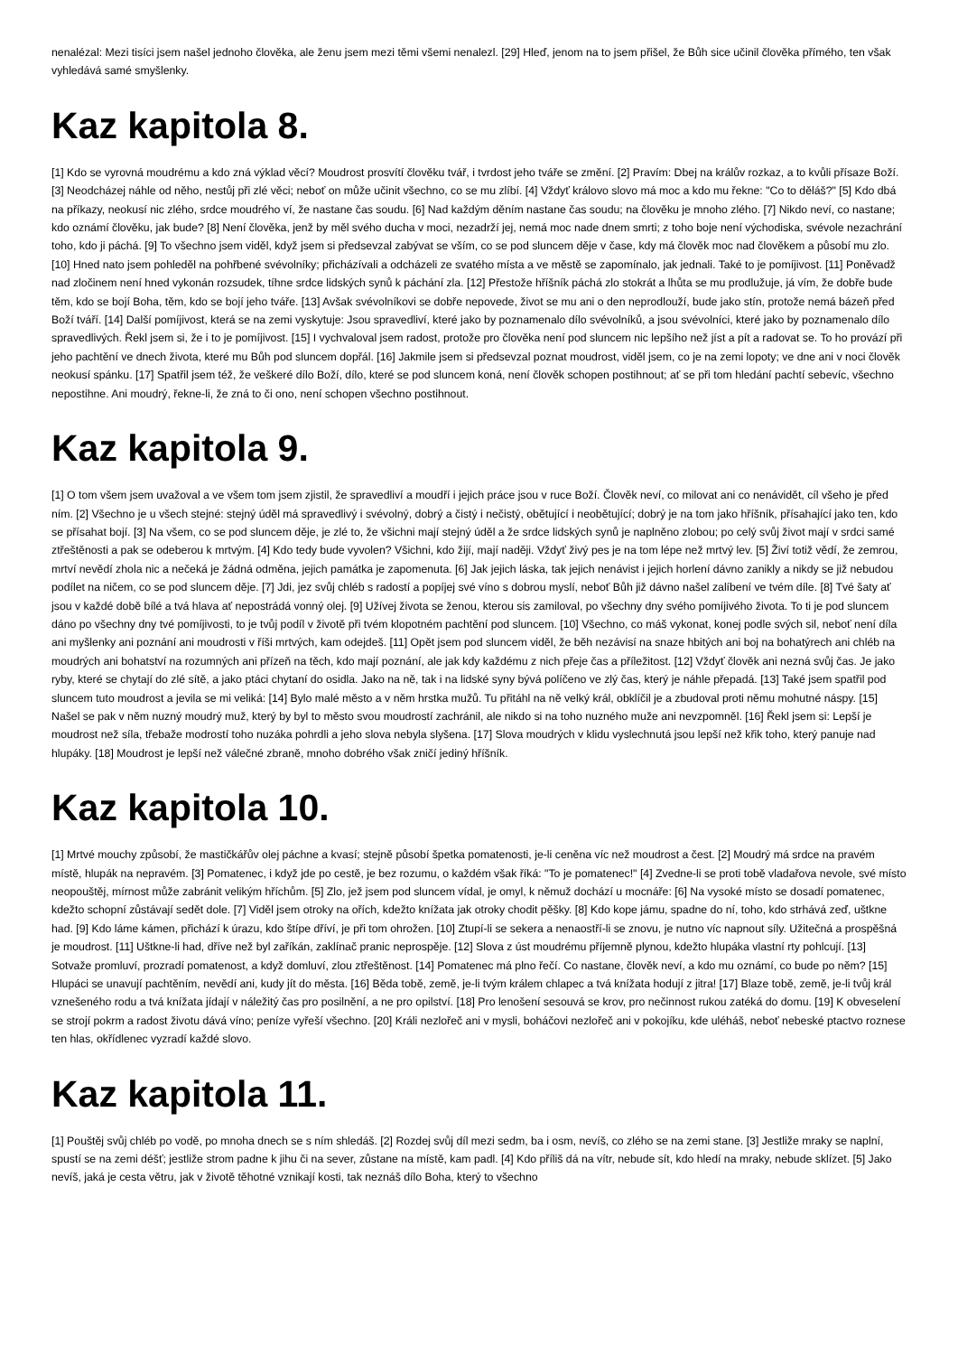nenalézal: Mezi tisíci jsem našel jednoho člověka, ale ženu jsem mezi těmi všemi nenalezl. [29] Hleď, jenom na to jsem přišel, že Bůh sice učinil člověka přímého, ten však vyhledává samé smyšlenky.
Kaz kapitola 8.
[1] Kdo se vyrovná moudrému a kdo zná výklad věcí? Moudrost prosvítí člověku tvář, i tvrdost jeho tváře se změní. [2] Pravím: Dbej na králův rozkaz, a to kvůli přísaze Boží. [3] Neodcházej náhle od něho, nestůj při zlé věci; neboť on může učinit všechno, co se mu zlíbí. [4] Vždyť královo slovo má moc a kdo mu řekne: "Co to děláš?" [5] Kdo dbá na příkazy, neokusí nic zlého, srdce moudrého ví, že nastane čas soudu. [6] Nad každým děním nastane čas soudu; na člověku je mnoho zlého. [7] Nikdo neví, co nastane; kdo oznámí člověku, jak bude? [8] Není člověka, jenž by měl svého ducha v moci, nezadrží jej, nemá moc nade dnem smrti; z toho boje není východiska, svévole nezachrání toho, kdo ji páchá. [9] To všechno jsem viděl, když jsem si předsevzal zabývat se vším, co se pod sluncem děje v čase, kdy má člověk moc nad člověkem a působí mu zlo. [10] Hned nato jsem pohleděl na pohřbené svévolníky; přicházívali a odcházeli ze svatého místa a ve městě se zapomínalo, jak jednali. Také to je pomíjivost. [11] Poněvadž nad zločinem není hned vykonán rozsudek, tíhne srdce lidských synů k páchání zla. [12] Přestože hříšník páchá zlo stokrát a lhůta se mu prodlužuje, já vím, že dobře bude těm, kdo se bojí Boha, těm, kdo se bojí jeho tváře. [13] Avšak svévolníkovi se dobře nepovede, život se mu ani o den neprodlouží, bude jako stín, protože nemá bázeň před Boží tváří. [14] Další pomíjivost, která se na zemi vyskytuje: Jsou spravedliví, které jako by poznamenalo dílo svévolníků, a jsou svévolníci, které jako by poznamenalo dílo spravedlivých. Řekl jsem si, že i to je pomíjivost. [15] I vychvaloval jsem radost, protože pro člověka není pod sluncem nic lepšího než jíst a pít a radovat se. To ho provází při jeho pachtění ve dnech života, které mu Bůh pod sluncem dopřál. [16] Jakmile jsem si předsevzal poznat moudrost, viděl jsem, co je na zemi lopoty; ve dne ani v noci člověk neokusí spánku. [17] Spatřil jsem též, že veškeré dílo Boží, dílo, které se pod sluncem koná, není člověk schopen postihnout; ať se při tom hledání pachtí sebevíc, všechno nepostihne. Ani moudrý, řekne-li, že zná to či ono, není schopen všechno postihnout.
Kaz kapitola 9.
[1] O tom všem jsem uvažoval a ve všem tom jsem zjistil, že spravedliví a moudří i jejich práce jsou v ruce Boží. Člověk neví, co milovat ani co nenávidět, cíl všeho je před ním. [2] Všechno je u všech stejné: stejný úděl má spravedlivý i svévolný, dobrý a čistý i nečistý, obětující i neobětující; dobrý je na tom jako hříšník, přísahající jako ten, kdo se přísahat bojí. [3] Na všem, co se pod sluncem děje, je zlé to, že všichni mají stejný úděl a že srdce lidských synů je naplněno zlobou; po celý svůj život mají v srdci samé ztřeštěnosti a pak se odeberou k mrtvým. [4] Kdo tedy bude vyvolen? Všichni, kdo žijí, mají naději. Vždyť živý pes je na tom lépe než mrtvý lev. [5] Živí totiž vědí, že zemrou, mrtví nevědí zhola nic a nečeká je žádná odměna, jejich památka je zapomenuta. [6] Jak jejich láska, tak jejich nenávist i jejich horlení dávno zanikly a nikdy se již nebudou podílet na ničem, co se pod sluncem děje. [7] Jdi, jez svůj chléb s radostí a popíjej své víno s dobrou myslí, neboť Bůh již dávno našel zalíbení ve tvém díle. [8] Tvé šaty ať jsou v každé době bílé a tvá hlava ať nepostrádá vonný olej. [9] Užívej života se ženou, kterou sis zamiloval, po všechny dny svého pomíjivého života. To ti je pod sluncem dáno po všechny dny tvé pomíjivosti, to je tvůj podíl v životě při tvém klopotném pachtění pod sluncem. [10] Všechno, co máš vykonat, konej podle svých sil, neboť není díla ani myšlenky ani poznání ani moudrosti v říši mrtvých, kam odejdeš. [11] Opět jsem pod sluncem viděl, že běh nezávisí na snaze hbitých ani boj na bohatýrech ani chléb na moudrých ani bohatství na rozumných ani přízeň na těch, kdo mají poznání, ale jak kdy každému z nich přeje čas a příležitost. [12] Vždyť člověk ani nezná svůj čas. Je jako ryby, které se chytají do zlé sítě, a jako ptáci chytaní do osidla. Jako na ně, tak i na lidské syny bývá políčeno ve zlý čas, který je náhle přepadá. [13] Také jsem spatřil pod sluncem tuto moudrost a jevila se mi veliká: [14] Bylo malé město a v něm hrstka mužů. Tu přitáhl na ně velký král, obklíčil je a zbudoval proti němu mohutné náspy. [15] Našel se pak v něm nuzný moudrý muž, který by byl to město svou moudrostí zachránil, ale nikdo si na toho nuzného muže ani nevzpomněl. [16] Řekl jsem si: Lepší je moudrost než síla, třebaže modrostí toho nuzáka pohrdli a jeho slova nebyla slyšena. [17] Slova moudrých v klidu vyslechnutá jsou lepší než křik toho, který panuje nad hlupáky. [18] Moudrost je lepší než válečné zbraně, mnoho dobrého však zničí jediný hříšník.
Kaz kapitola 10.
[1] Mrtvé mouchy způsobí, že mastičkářův olej páchne a kvasí; stejně působí špetka pomatenosti, je-li ceněna víc než moudrost a čest. [2] Moudrý má srdce na pravém místě, hlupák na nepravém. [3] Pomatenec, i když jde po cestě, je bez rozumu, o každém však říká: "To je pomatenec!" [4] Zvedne-li se proti tobě vladařova nevole, své místo neopouštěj, mírnost může zabránit velikým hříchům. [5] Zlo, jež jsem pod sluncem vídal, je omyl, k němuž dochází u mocnáře: [6] Na vysoké místo se dosadí pomatenec, kdežto schopní zůstávají sedět dole. [7] Viděl jsem otroky na ořích, kdežto knížata jak otroky chodit pěšky. [8] Kdo kope jámu, spadne do ní, toho, kdo strhává zeď, uštkne had. [9] Kdo láme kámen, přichází k úrazu, kdo štípe dříví, je při tom ohrožen. [10] Ztupí-li se sekera a nenaostří-li se znovu, je nutno víc napnout síly. Užitečná a prospěšná je moudrost. [11] Uštkne-li had, dříve než byl zaříkán, zaklínač pranic neprospěje. [12] Slova z úst moudrému příjemně plynou, kdežto hlupáka vlastní rty pohlcují. [13] Sotvaže promluví, prozradí pomatenost, a když domluví, zlou ztřeštěnost. [14] Pomatenec má plno řečí. Co nastane, člověk neví, a kdo mu oznámí, co bude po něm? [15] Hlupáci se unavují pachtěním, nevědí ani, kudy jít do města. [16] Běda tobě, země, je-li tvým králem chlapec a tvá knížata hodují z jitra! [17] Blaze tobě, země, je-li tvůj král vznešeného rodu a tvá knížata jídají v náležitý čas pro posilnění, a ne pro opilství. [18] Pro lenošení sesouvá se krov, pro nečinnost rukou zatéká do domu. [19] K obveselení se strojí pokrm a radost životu dává víno; peníze vyřeší všechno. [20] Králi nezlořeč ani v mysli, boháčovi nezlořeč ani v pokojíku, kde uléháš, neboť nebeské ptactvo roznese ten hlas, okřídlenec vyzradí každé slovo.
Kaz kapitola 11.
[1] Pouštěj svůj chléb po vodě, po mnoha dnech se s ním shledáš. [2] Rozdej svůj díl mezi sedm, ba i osm, nevíš, co zlého se na zemi stane. [3] Jestliže mraky se naplní, spustí se na zemi déšť; jestliže strom padne k jihu či na sever, zůstane na místě, kam padl. [4] Kdo příliš dá na vítr, nebude sít, kdo hledí na mraky, nebude sklízet. [5] Jako nevíš, jaká je cesta větru, jak v životě těhotné vznikají kosti, tak neznáš dílo Boha, který to všechno